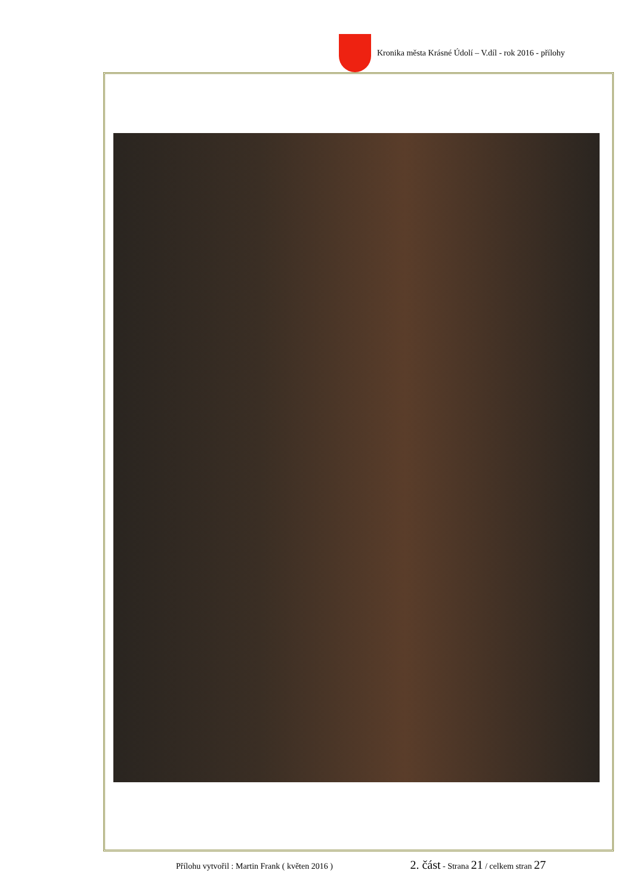Kronika města Krásné Údolí – V.díl - rok 2016 - přílohy
Přílohu vytvořil : Martin Frank ( květen 2016 ) 2. část - Strana 21 / celkem stran 27